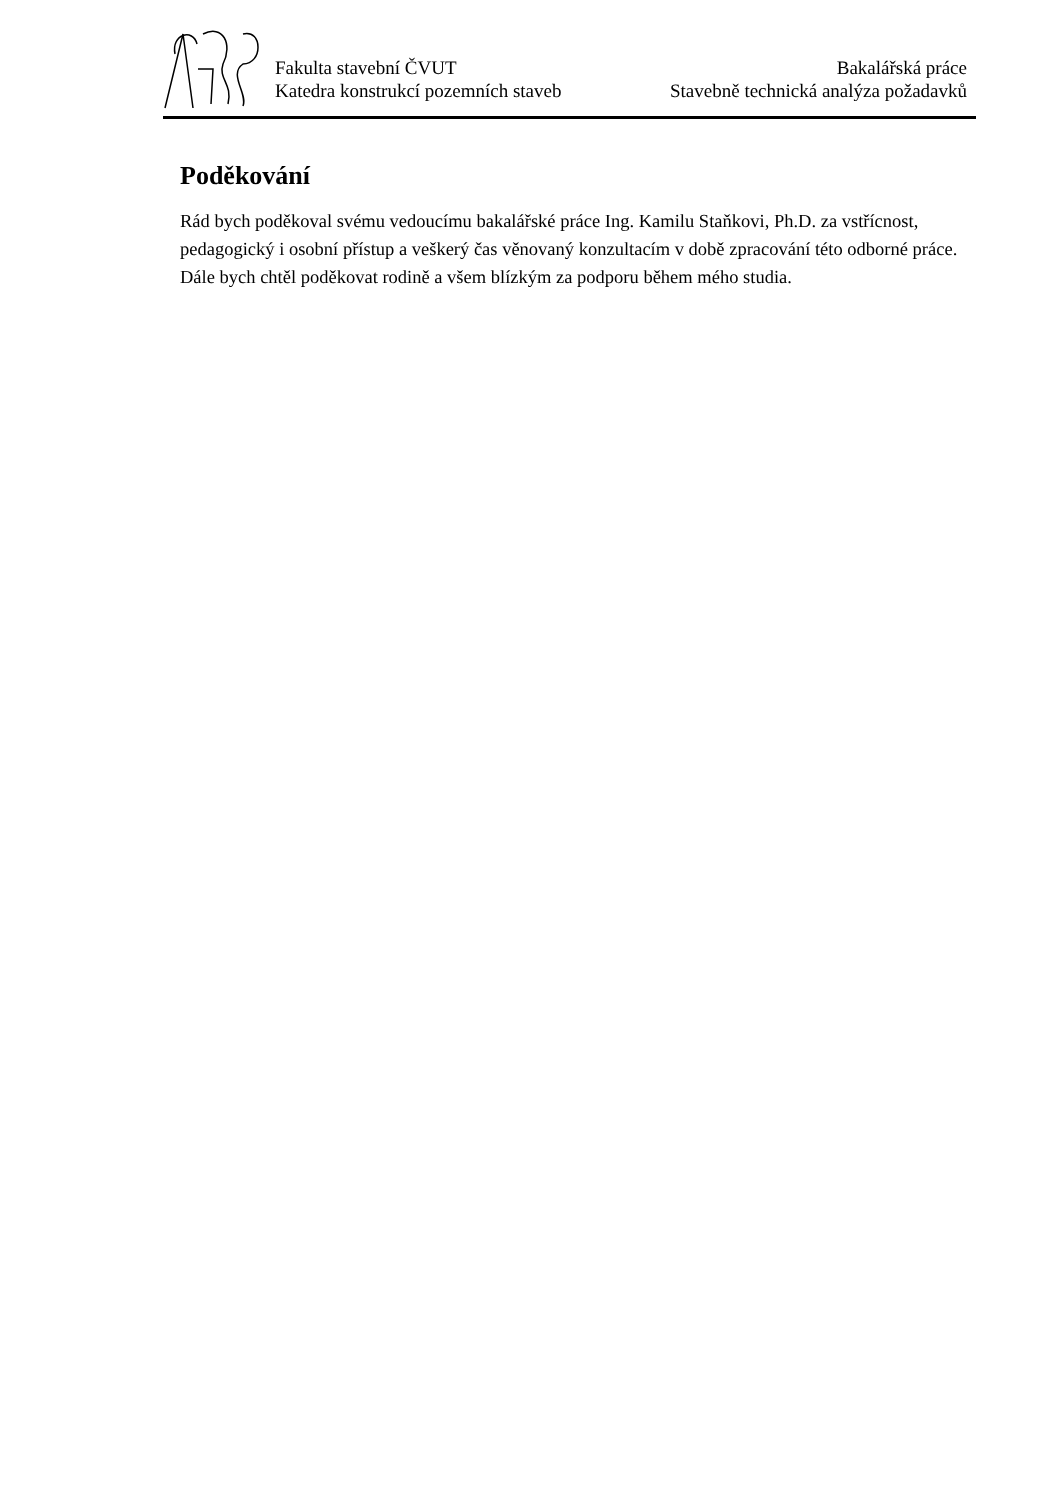Fakulta stavební ČVUT
Katedra konstrukcí pozemních staveb
Bakalářská práce
Stavebně technická analýza požadavků
Poděkování
Rád bych poděkoval svému vedoucímu bakalářské práce Ing. Kamilu Staňkovi, Ph.D. za vstřícnost, pedagogický i osobní přístup a veškerý čas věnovaný konzultacím v době zpracování této odborné práce. Dále bych chtěl poděkovat rodině a všem blízkým za podporu během mého studia.